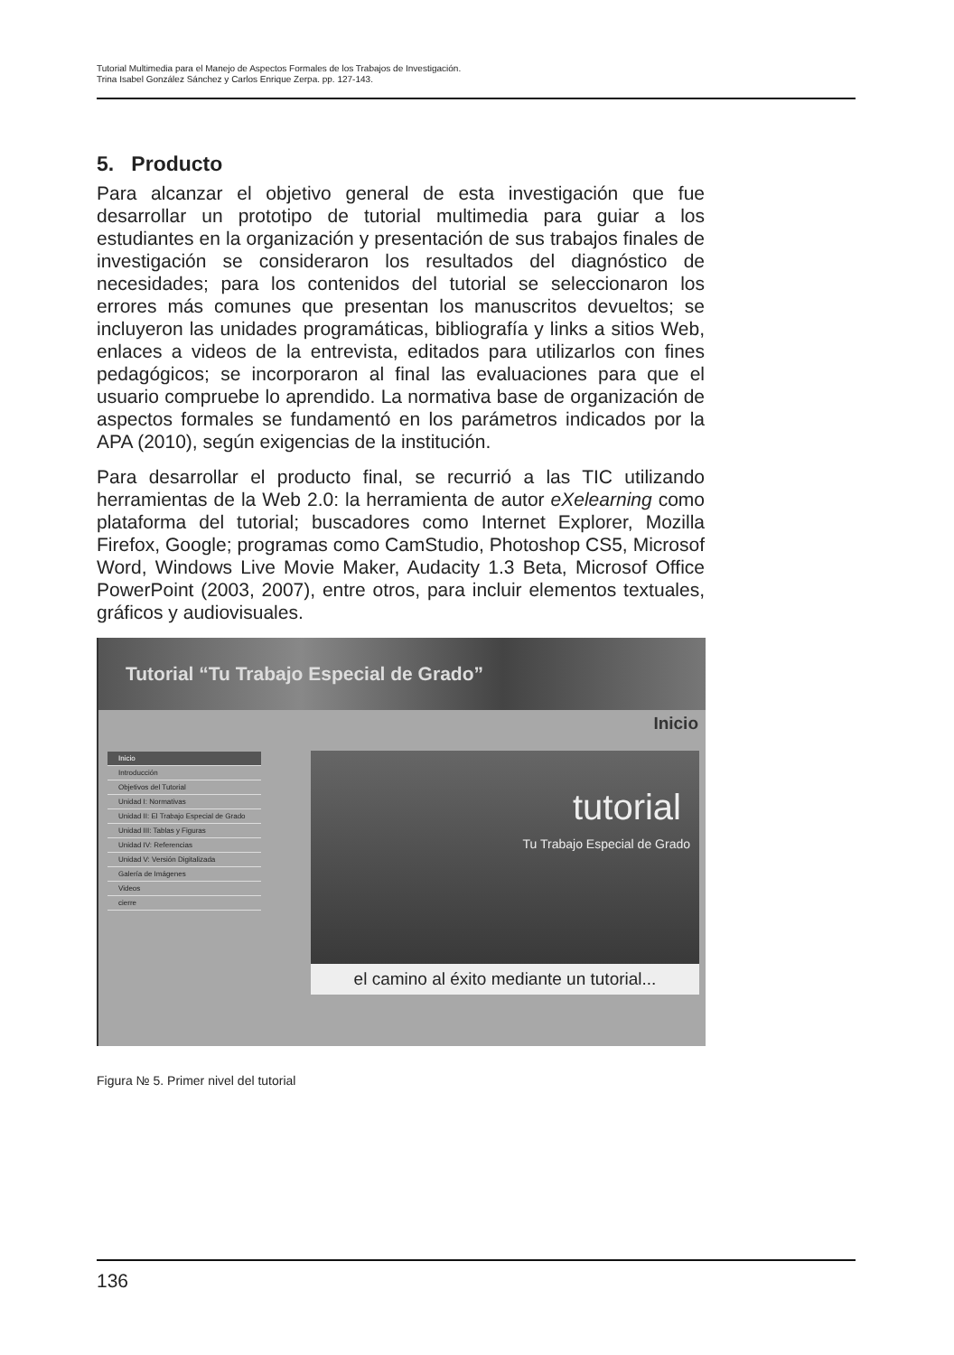Tutorial Multimedia para el Manejo de Aspectos Formales de los Trabajos de Investigación.
Trina Isabel González Sánchez y Carlos Enrique Zerpa. pp. 127-143.
5. Producto
Para alcanzar el objetivo general de esta investigación que fue desarrollar un prototipo de tutorial multimedia para guiar a los estudiantes en la organización y presentación de sus trabajos finales de investigación se consideraron los resultados del diagnóstico de necesidades; para los contenidos del tutorial se seleccionaron los errores más comunes que presentan los manuscritos devueltos; se incluyeron las unidades programáticas, bibliografía y links a sitios Web, enlaces a videos de la entrevista, editados para utilizarlos con fines pedagógicos; se incorporaron al final las evaluaciones para que el usuario compruebe lo aprendido. La normativa base de organización de aspectos formales se fundamentó en los parámetros indicados por la APA (2010), según exigencias de la institución.
Para desarrollar el producto final, se recurrió a las TIC utilizando herramientas de la Web 2.0: la herramienta de autor eXelearning como plataforma del tutorial; buscadores como Internet Explorer, Mozilla Firefox, Google; programas como CamStudio, Photoshop CS5, Microsof Word, Windows Live Movie Maker, Audacity 1.3 Beta, Microsof Office PowerPoint (2003, 2007), entre otros, para incluir elementos textuales, gráficos y audiovisuales.
Tutorial “Tu Trabajo Especial de Grado”
Inicio
Inicio
Introducción
Objetivos del Tutorial
Unidad I: Normativas
Unidad II: El Trabajo Especial de Grado
Unidad III: Tablas y Figuras
Unidad IV: Referencias
Unidad V: Versión Digitalizada
Galería de Imágenes
Videos
cierre
tutorial
Tu Trabajo Especial de Grado
el camino al éxito mediante un tutorial...
Figura № 5. Primer nivel del tutorial
136